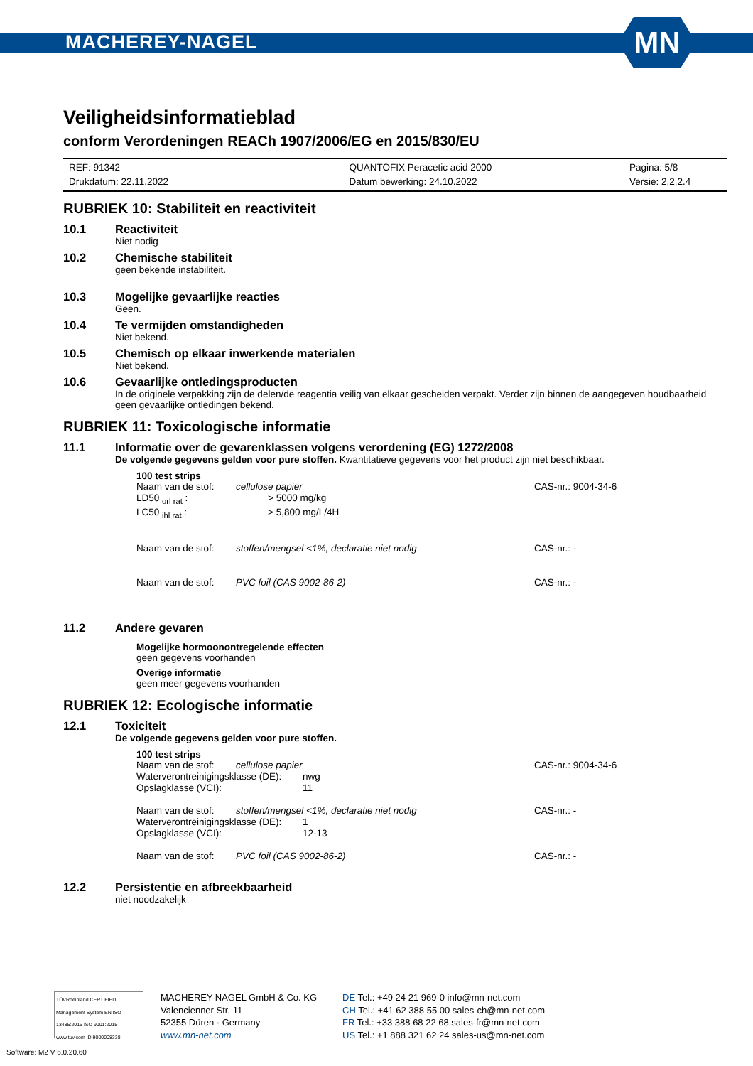MACHEREY-NAGEL
MN
Veiligheidsinformatieblad
conform Verordeningen REACh 1907/2006/EG en 2015/830/EU
REF: 91342
Drukdatum: 22.11.2022
QUANTOFIX Peracetic acid 2000
Datum bewerking: 24.10.2022
Pagina: 5/8
Versie: 2.2.2.4
RUBRIEK 10: Stabiliteit en reactiviteit
10.1 Reactiviteit
Niet nodig
10.2 Chemische stabiliteit
geen bekende instabiliteit.
10.3 Mogelijke gevaarlijke reacties
Geen.
10.4 Te vermijden omstandigheden
Niet bekend.
10.5 Chemisch op elkaar inwerkende materialen
Niet bekend.
10.6 Gevaarlijke ontledingsproducten
In de originele verpakking zijn de delen/de reagentia veilig van elkaar gescheiden verpakt. Verder zijn binnen de aangegeven houdbaarheid geen gevaarlijke ontledingen bekend.
RUBRIEK 11: Toxicologische informatie
11.1 Informatie over de gevarenklassen volgens verordening (EG) 1272/2008
De volgende gegevens gelden voor pure stoffen. Kwantitatieve gegevens voor het product zijn niet beschikbaar.
100 test strips
Naam van de stof: cellulose papier CAS-nr.: 9004-34-6
LD50 <sub>orl rat</sub> : > 5000 mg/kg
LC50 <sub>ihl rat</sub> : > 5,800 mg/L/4H
Naam van de stof: stoffen/mengsel <1%, declaratie niet nodig CAS-nr.: -
Naam van de stof: PVC foil (CAS 9002-86-2) CAS-nr.: -
11.2 Andere gevaren
Mogelijke hormoonontregelende effecten
geen gegevens voorhanden
Overige informatie
geen meer gegevens voorhanden
RUBRIEK 12: Ecologische informatie
12.1 Toxiciteit
De volgende gegevens gelden voor pure stoffen.
100 test strips
Naam van de stof: cellulose papier CAS-nr.: 9004-34-6
Waterverontreinigingsklasse (DE):
nwg
Opslagklasse (VCI): 11
Naam van de stof: stoffen/mengsel <1%, declaratie niet nodig CAS-nr.: -
Waterverontreinigingsklasse (DE):
1
Opslagklasse (VCI): 12-13
Naam van de stof: PVC foil (CAS 9002-86-2) CAS-nr.: -
12.2 Persistentie en afbreekbaarheid
niet noodzakelijk
TÜVRheinland CERTIFIED
Management System EN ISO 13485:2016 ISO 9001:2015
www.tuv.com ID 9000008338
MACHEREY-NAGEL GmbH & Co. KG
Valencienner Str. 11
52355 Düren · Germany
www.mn-net.com
DE Tel.: +49 24 21 969-0 info@mn-net.com
CH Tel.: +41 62 388 55 00 sales-ch@mn-net.com
FR Tel.: +33 388 68 22 68 sales-fr@mn-net.com
US Tel.: +1 888 321 62 24 sales-us@mn-net.com
Software: M2 V 6.0.20.60